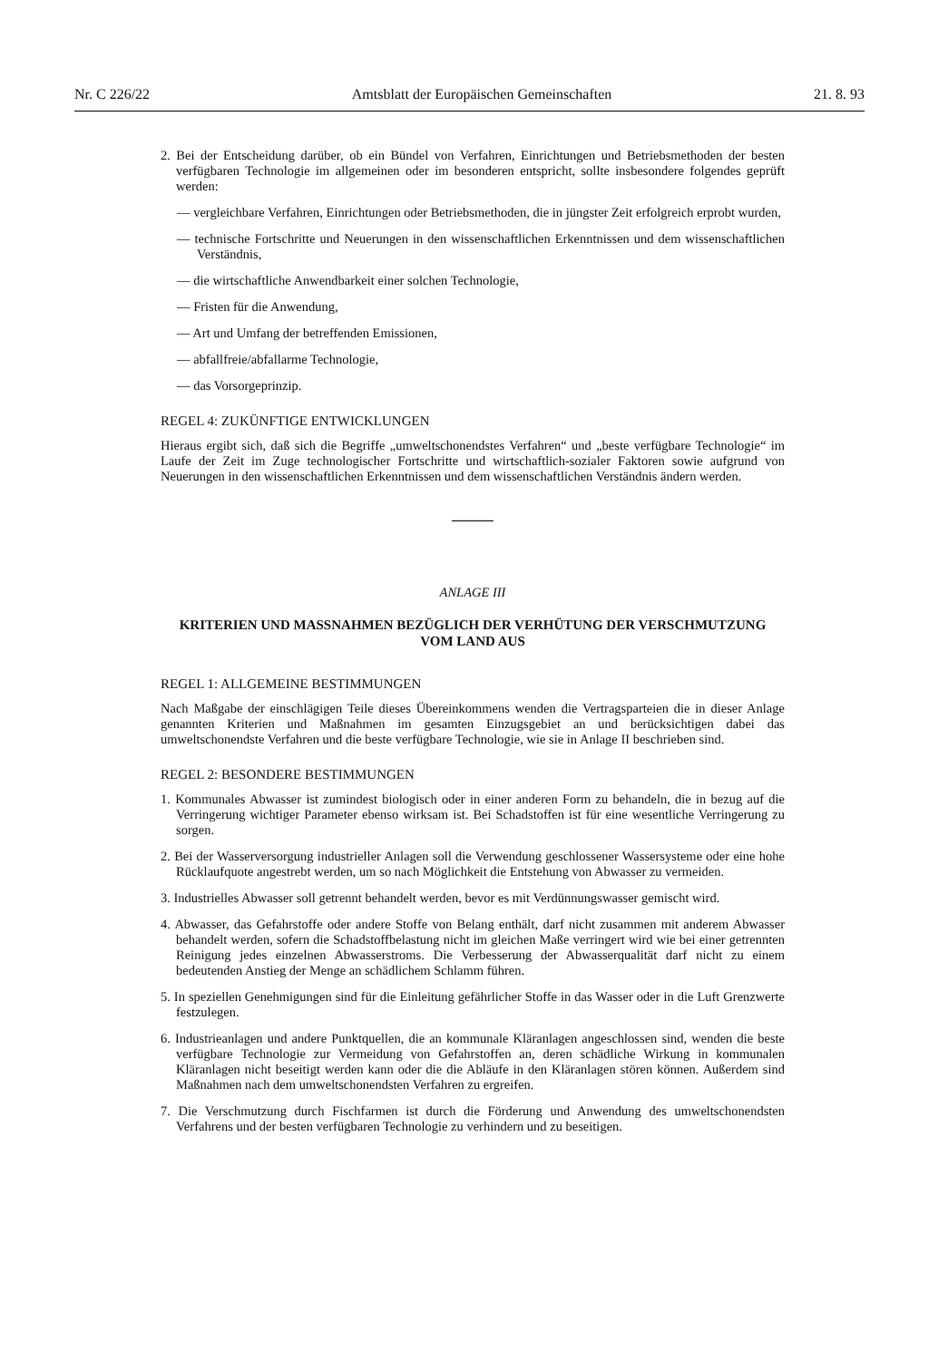Nr. C 226/22 Amtsblatt der Europäischen Gemeinschaften 21. 8. 93
2. Bei der Entscheidung darüber, ob ein Bündel von Verfahren, Einrichtungen und Betriebsmethoden der besten verfügbaren Technologie im allgemeinen oder im besonderen entspricht, sollte insbesondere folgendes geprüft werden:
— vergleichbare Verfahren, Einrichtungen oder Betriebsmethoden, die in jüngster Zeit erfolgreich erprobt wurden,
— technische Fortschritte und Neuerungen in den wissenschaftlichen Erkenntnissen und dem wissenschaftlichen Verständnis,
— die wirtschaftliche Anwendbarkeit einer solchen Technologie,
— Fristen für die Anwendung,
— Art und Umfang der betreffenden Emissionen,
— abfallfreie/abfallarme Technologie,
— das Vorsorgeprinzip.
REGEL 4: ZUKÜNFTIGE ENTWICKLUNGEN
Hieraus ergibt sich, daß sich die Begriffe „umweltschonendstes Verfahren“ und „beste verfügbare Technologie“ im Laufe der Zeit im Zuge technologischer Fortschritte und wirtschaftlich-sozialer Faktoren sowie aufgrund von Neuerungen in den wissenschaftlichen Erkenntnissen und dem wissenschaftlichen Verständnis ändern werden.
ANLAGE III
KRITERIEN UND MASSNAHMEN BEZÜGLICH DER VERHÜTUNG DER VERSCHMUTZUNG
VOM LAND AUS
REGEL 1: ALLGEMEINE BESTIMMUNGEN
Nach Maßgabe der einschlägigen Teile dieses Übereinkommens wenden die Vertragsparteien die in dieser Anlage genannten Kriterien und Maßnahmen im gesamten Einzugsgebiet an und berücksichtigen dabei das umweltschonendste Verfahren und die beste verfügbare Technologie, wie sie in Anlage II beschrieben sind.
REGEL 2: BESONDERE BESTIMMUNGEN
1. Kommunales Abwasser ist zumindest biologisch oder in einer anderen Form zu behandeln, die in bezug auf die Verringerung wichtiger Parameter ebenso wirksam ist. Bei Schadstoffen ist für eine wesentliche Verringerung zu sorgen.
2. Bei der Wasserversorgung industrieller Anlagen soll die Verwendung geschlossener Wassersysteme oder eine hohe Rücklaufquote angestrebt werden, um so nach Möglichkeit die Entstehung von Abwasser zu vermeiden.
3. Industrielles Abwasser soll getrennt behandelt werden, bevor es mit Verdünnungswasser gemischt wird.
4. Abwasser, das Gefahrstoffe oder andere Stoffe von Belang enthält, darf nicht zusammen mit anderem Abwasser behandelt werden, sofern die Schadstoffbelastung nicht im gleichen Maße verringert wird wie bei einer getrennten Reinigung jedes einzelnen Abwasserstroms. Die Verbesserung der Abwasserqualität darf nicht zu einem bedeutenden Anstieg der Menge an schädlichem Schlamm führen.
5. In speziellen Genehmigungen sind für die Einleitung gefährlicher Stoffe in das Wasser oder in die Luft Grenzwerte festzulegen.
6. Industrieanlagen und andere Punktquellen, die an kommunale Kläranlagen angeschlossen sind, wenden die beste verfügbare Technologie zur Vermeidung von Gefahrstoffen an, deren schädliche Wirkung in kommunalen Kläranlagen nicht beseitigt werden kann oder die die Abläufe in den Kläranlagen stören können. Außerdem sind Maßnahmen nach dem umweltschonendsten Verfahren zu ergreifen.
7. Die Verschmutzung durch Fischfarmen ist durch die Förderung und Anwendung des umweltschonendsten Verfahrens und der besten verfügbaren Technologie zu verhindern und zu beseitigen.